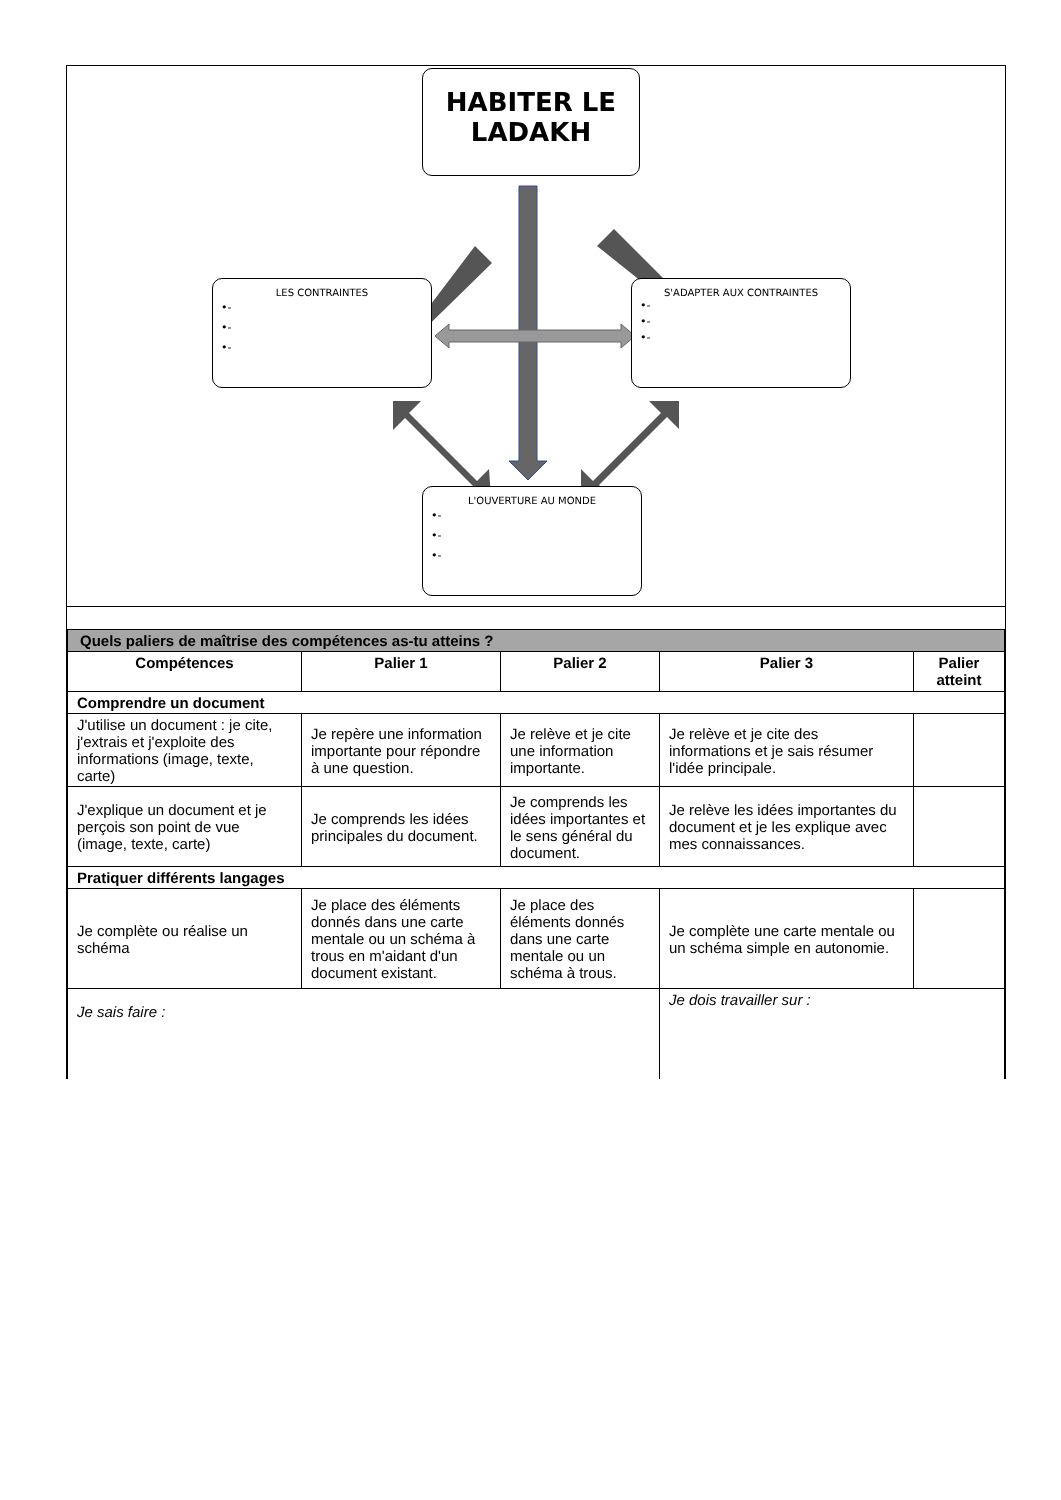HABITER LE LADAKH
LES CONTRAINTES
•-
•-
•-
S'ADAPTER AUX CONTRAINTES
•-
•-
•-
L'OUVERTURE AU MONDE
•-
•-
•-
| Quels paliers de maîtrise des compétences as-tu atteins ? | | | | |
| Compétences | Palier 1 | Palier 2 | Palier 3 | Palier atteint |
| Comprendre un document | | | | |
| J'utilise un document : je cite, j'extrais et j'exploite des informations (image, texte, carte) | Je repère une information importante pour répondre à une question. | Je relève et je cite une information importante. | Je relève et je cite des informations et je sais résumer l'idée principale. | |
| J'explique un document et je perçois son point de vue (image, texte, carte) | Je comprends les idées principales du document. | Je comprends les idées importantes et le sens général du document. | Je relève les idées importantes du document et je les explique avec mes connaissances. | |
| Pratiquer différents langages | | | | |
| Je complète ou réalise un schéma | Je place des éléments donnés dans une carte mentale ou un schéma à trous en m'aidant d'un document existant. | Je place des éléments donnés dans une carte mentale ou un schéma à trous. | Je complète une carte mentale ou un schéma simple en autonomie. | |
| Je sais faire : | | | Je dois travailler sur : | |